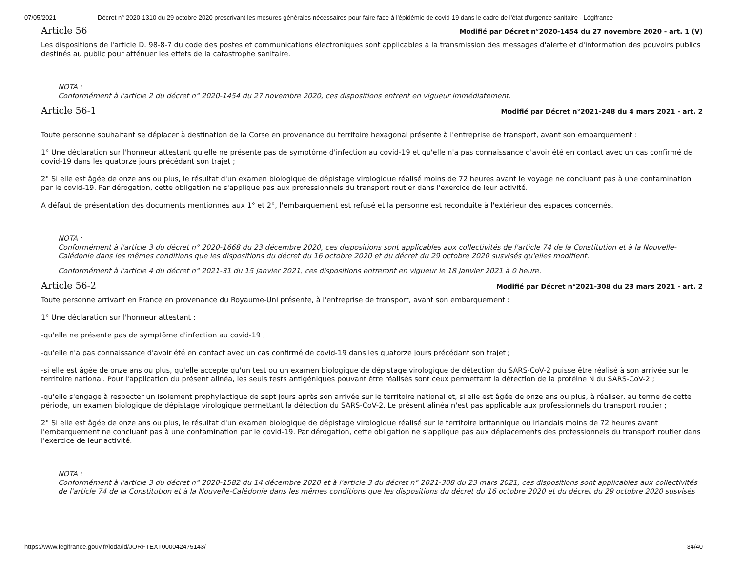07/05/2021 Décret n° 2020-1310 du 29 octobre 2020 prescrivant les mesures générales nécessaires pour faire face à l'épidémie de covid-19 dans le cadre de l'état d'urgence sanitaire - Légifrance
Article 56
Modifié par Décret n°2020-1454 du 27 novembre 2020 - art. 1 (V)
Les dispositions de l'article D. 98-8-7 du code des postes et communications électroniques sont applicables à la transmission des messages d'alerte et d'information des pouvoirs publics destinés au public pour atténuer les effets de la catastrophe sanitaire.
NOTA :
Conformément à l'article 2 du décret n° 2020-1454 du 27 novembre 2020, ces dispositions entrent en vigueur immédiatement.
Article 56-1
Modifié par Décret n°2021-248 du 4 mars 2021 - art. 2
Toute personne souhaitant se déplacer à destination de la Corse en provenance du territoire hexagonal présente à l'entreprise de transport, avant son embarquement :
1° Une déclaration sur l'honneur attestant qu'elle ne présente pas de symptôme d'infection au covid-19 et qu'elle n'a pas connaissance d'avoir été en contact avec un cas confirmé de covid-19 dans les quatorze jours précédant son trajet ;
2° Si elle est âgée de onze ans ou plus, le résultat d'un examen biologique de dépistage virologique réalisé moins de 72 heures avant le voyage ne concluant pas à une contamination par le covid-19. Par dérogation, cette obligation ne s'applique pas aux professionnels du transport routier dans l'exercice de leur activité.
A défaut de présentation des documents mentionnés aux 1° et 2°, l'embarquement est refusé et la personne est reconduite à l'extérieur des espaces concernés.
NOTA :
Conformément à l'article 3 du décret n° 2020-1668 du 23 décembre 2020, ces dispositions sont applicables aux collectivités de l'article 74 de la Constitution et à la Nouvelle-Calédonie dans les mêmes conditions que les dispositions du décret du 16 octobre 2020 et du décret du 29 octobre 2020 susvisés qu'elles modifient.
Conformément à l'article 4 du décret n° 2021-31 du 15 janvier 2021, ces dispositions entreront en vigueur le 18 janvier 2021 à 0 heure.
Article 56-2
Modifié par Décret n°2021-308 du 23 mars 2021 - art. 2
Toute personne arrivant en France en provenance du Royaume-Uni présente, à l'entreprise de transport, avant son embarquement :
1° Une déclaration sur l'honneur attestant :
-qu'elle ne présente pas de symptôme d'infection au covid-19 ;
-qu'elle n'a pas connaissance d'avoir été en contact avec un cas confirmé de covid-19 dans les quatorze jours précédant son trajet ;
-si elle est âgée de onze ans ou plus, qu'elle accepte qu'un test ou un examen biologique de dépistage virologique de détection du SARS-CoV-2 puisse être réalisé à son arrivée sur le territoire national. Pour l'application du présent alinéa, les seuls tests antigéniques pouvant être réalisés sont ceux permettant la détection de la protéine N du SARS-CoV-2 ;
-qu'elle s'engage à respecter un isolement prophylactique de sept jours après son arrivée sur le territoire national et, si elle est âgée de onze ans ou plus, à réaliser, au terme de cette période, un examen biologique de dépistage virologique permettant la détection du SARS-CoV-2. Le présent alinéa n'est pas applicable aux professionnels du transport routier ;
2° Si elle est âgée de onze ans ou plus, le résultat d'un examen biologique de dépistage virologique réalisé sur le territoire britannique ou irlandais moins de 72 heures avant l'embarquement ne concluant pas à une contamination par le covid-19. Par dérogation, cette obligation ne s'applique pas aux déplacements des professionnels du transport routier dans l'exercice de leur activité.
NOTA :
Conformément à l'article 3 du décret n° 2020-1582 du 14 décembre 2020 et à l'article 3 du décret n° 2021-308 du 23 mars 2021, ces dispositions sont applicables aux collectivités de l'article 74 de la Constitution et à la Nouvelle-Calédonie dans les mêmes conditions que les dispositions du décret du 16 octobre 2020 et du décret du 29 octobre 2020 susvisés
https://www.legifrance.gouv.fr/loda/id/JORFTEXT000042475143/ 34/40